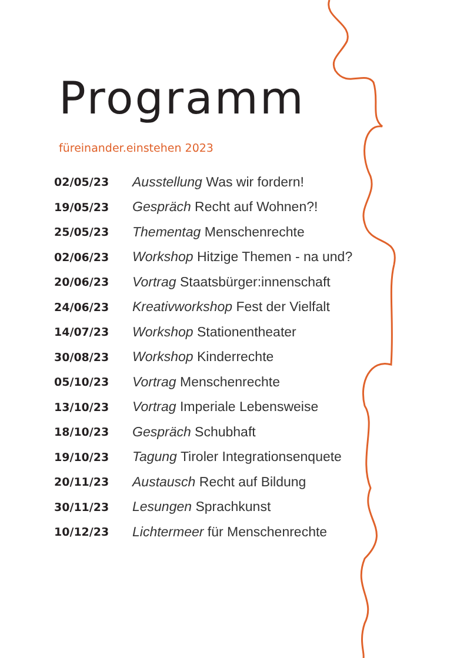Programm
füreinander.einstehen 2023
| 02/05/23 | Ausstellung Was wir fordern! |
| 19/05/23 | Gespräch Recht auf Wohnen?! |
| 25/05/23 | Thementag Menschenrechte |
| 02/06/23 | Workshop Hitzige Themen - na und? |
| 20/06/23 | Vortrag Staatsbürger:innenschaft |
| 24/06/23 | Kreativworkshop Fest der Vielfalt |
| 14/07/23 | Workshop Stationentheater |
| 30/08/23 | Workshop Kinderrechte |
| 05/10/23 | Vortrag Menschenrechte |
| 13/10/23 | Vortrag Imperiale Lebensweise |
| 18/10/23 | Gespräch Schubhaft |
| 19/10/23 | Tagung Tiroler Integrationsenquete |
| 20/11/23 | Austausch Recht auf Bildung |
| 30/11/23 | Lesungen Sprachkunst |
| 10/12/23 | Lichtermeer für Menschenrechte |